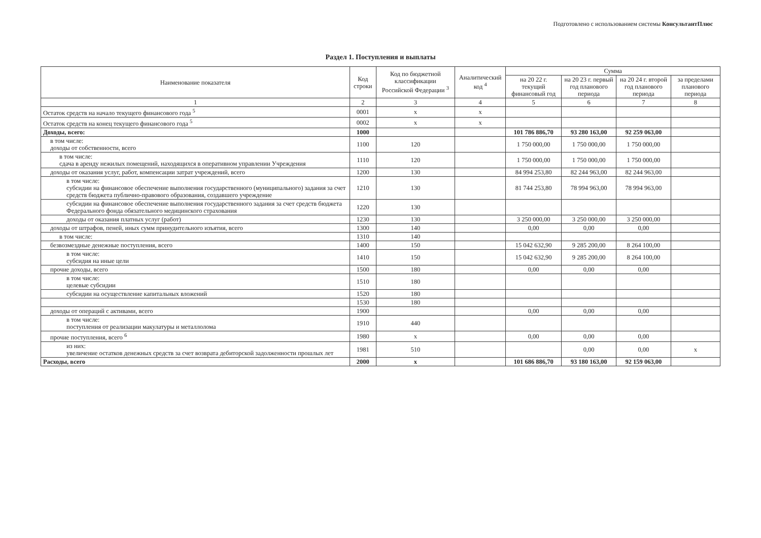Подготовлено с использованием системы КонсультантПлюс
Раздел 1. Поступления и выплаты
| Наименование показателя | Код строки | Код по бюджетной классификации Российской Федерации <sup>3</sup> | Аналитический код <sup>4</sup> | Сумма | | | |
| --- | --- | --- | --- | --- | --- | --- | --- |
| | | | | на 20 22 г. текущий финансовый год | на 20 23 г. первый год планового периода | на 20 24 г. второй год планового периода | за пределами планового периода |
| 1 | 2 | 3 | 4 | 5 | 6 | 7 | 8 |
| Остаток средств на начало текущего финансового года <sup>5</sup> | 0001 | x | x | | | | |
| Остаток средств на конец текущего финансового года <sup>5</sup> | 0002 | x | x | | | | |
| Доходы, всего: | 1000 | | | 101 786 886,70 | 93 280 163,00 | 92 259 063,00 | |
| в том числе: доходы от собственности, всего | 1100 | 120 | | 1 750 000,00 | 1 750 000,00 | 1 750 000,00 | |
| в том числе: сдача в аренду нежилых помещений, находящихся в оперативном управлении Учреждения | 1110 | 120 | | 1 750 000,00 | 1 750 000,00 | 1 750 000,00 | |
| доходы от оказания услуг, работ, компенсации затрат учреждений, всего | 1200 | 130 | | 84 994 253,80 | 82 244 963,00 | 82 244 963,00 | |
| в том числе: субсидии на финансовое обеспечение выполнения государственного (муниципального) задания за счет средств бюджета публично-правового образования, создавшего учреждение | 1210 | 130 | | 81 744 253,80 | 78 994 963,00 | 78 994 963,00 | |
| субсидии на финансовое обеспечение выполнения государственного задания за счет средств бюджета Федерального фонда обязательного медицинского страхования | 1220 | 130 | | | | | |
| доходы от оказания платных услуг (работ) | 1230 | 130 | | 3 250 000,00 | 3 250 000,00 | 3 250 000,00 | |
| доходы от штрафов, пеней, иных сумм принудительного изъятия, всего | 1300 | 140 | | 0,00 | 0,00 | 0,00 | |
| в том числе: | 1310 | 140 | | | | | |
| безвозмездные денежные поступления, всего | 1400 | 150 | | 15 042 632,90 | 9 285 200,00 | 8 264 100,00 | |
| в том числе: субсидия на иные цели | 1410 | 150 | | 15 042 632,90 | 9 285 200,00 | 8 264 100,00 | |
| прочие доходы, всего | 1500 | 180 | | 0,00 | 0,00 | 0,00 | |
| в том числе: целевые субсидии | 1510 | 180 | | | | | |
| субсидии на осуществление капитальных вложений | 1520 | 180 | | | | | |
| | 1530 | 180 | | | | | |
| доходы от операций с активами, всего | 1900 | | | 0,00 | 0,00 | 0,00 | |
| в том числе: поступления от реализации макулатуры и металлолома | 1910 | 440 | | | | | |
| прочие поступления, всего <sup>6</sup> | 1980 | x | | 0,00 | 0,00 | 0,00 | |
| из них: увеличение остатков денежных средств за счет возврата дебиторской задолженности прошлых лет | 1981 | 510 | | | 0,00 | 0,00 | x |
| Расходы, всего | 2000 | x | | 101 686 886,70 | 93 180 163,00 | 92 159 063,00 | |